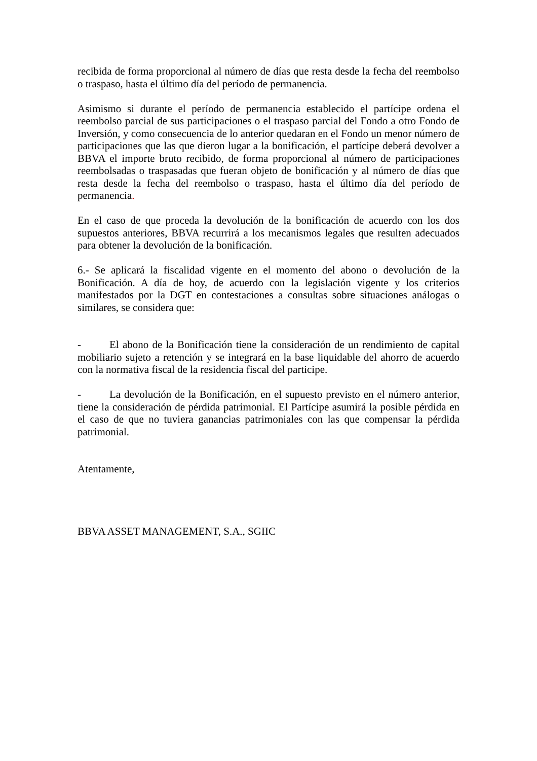recibida de forma proporcional al número de días que resta desde la fecha del reembolso o traspaso, hasta el último día del período de permanencia.
Asimismo si durante el período de permanencia establecido el partícipe ordena el reembolso parcial de sus participaciones o el traspaso parcial del Fondo a otro Fondo de Inversión, y como consecuencia de lo anterior quedaran en el Fondo un menor número de participaciones que las que dieron lugar a la bonificación, el partícipe deberá devolver a BBVA el importe bruto recibido, de forma proporcional al número de participaciones reembolsadas o traspasadas que fueran objeto de bonificación y al número de días que resta desde la fecha del reembolso o traspaso, hasta el último día del período de permanencia.
En el caso de que proceda la devolución de la bonificación de acuerdo con los dos supuestos anteriores, BBVA recurrirá a los mecanismos legales que resulten adecuados para obtener la devolución de la bonificación.
6.- Se aplicará la fiscalidad vigente en el momento del abono o devolución de la Bonificación. A día de hoy, de acuerdo con la legislación vigente y los criterios manifestados por la DGT en contestaciones a consultas sobre situaciones análogas o similares, se considera que:
- El abono de la Bonificación tiene la consideración de un rendimiento de capital mobiliario sujeto a retención y se integrará en la base liquidable del ahorro de acuerdo con la normativa fiscal de la residencia fiscal del participe.
- La devolución de la Bonificación, en el supuesto previsto en el número anterior, tiene la consideración de pérdida patrimonial. El Partícipe asumirá la posible pérdida en el caso de que no tuviera ganancias patrimoniales con las que compensar la pérdida patrimonial.
Atentamente,
BBVA ASSET MANAGEMENT, S.A., SGIIC